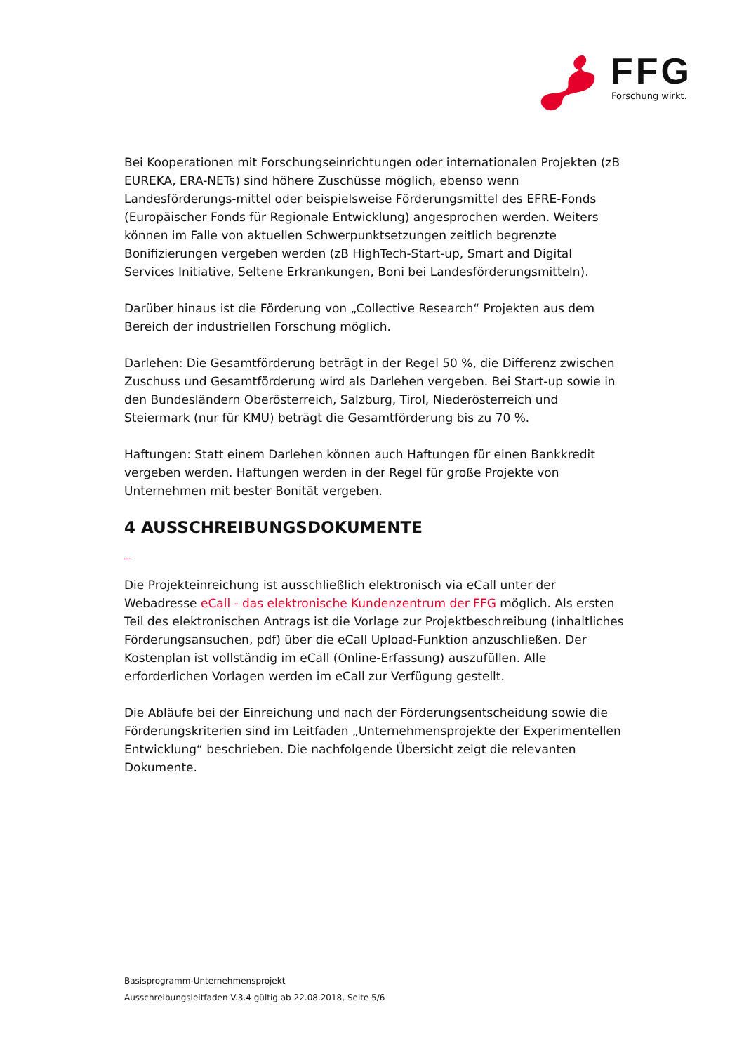FFG Forschung wirkt.
Bei Kooperationen mit Forschungseinrichtungen oder internationalen Projekten (zB EUREKA, ERA-NETs) sind höhere Zuschüsse möglich, ebenso wenn Landesförderungs-mittel oder beispielsweise Förderungsmittel des EFRE-Fonds (Europäischer Fonds für Regionale Entwicklung) angesprochen werden. Weiters können im Falle von aktuellen Schwerpunktsetzungen zeitlich begrenzte Bonifizierungen vergeben werden (zB HighTech-Start-up, Smart and Digital Services Initiative, Seltene Erkrankungen, Boni bei Landesförderungsmitteln).
Darüber hinaus ist die Förderung von „Collective Research“ Projekten aus dem Bereich der industriellen Forschung möglich.
Darlehen: Die Gesamtförderung beträgt in der Regel 50 %, die Differenz zwischen Zuschuss und Gesamtförderung wird als Darlehen vergeben. Bei Start-up sowie in den Bundesländern Oberösterreich, Salzburg, Tirol, Niederösterreich und Steiermark (nur für KMU) beträgt die Gesamtförderung bis zu 70 %.
Haftungen: Statt einem Darlehen können auch Haftungen für einen Bankkredit vergeben werden. Haftungen werden in der Regel für große Projekte von Unternehmen mit bester Bonität vergeben.
4 AUSSCHREIBUNGSDOKUMENTE
_
Die Projekteinreichung ist ausschließlich elektronisch via eCall unter der Webadresse eCall - das elektronische Kundenzentrum der FFG möglich. Als ersten Teil des elektronischen Antrags ist die Vorlage zur Projektbeschreibung (inhaltliches Förderungsansuchen, pdf) über die eCall Upload-Funktion anzuschließen. Der Kostenplan ist vollständig im eCall (Online-Erfassung) auszufüllen. Alle erforderlichen Vorlagen werden im eCall zur Verfügung gestellt.
Die Abläufe bei der Einreichung und nach der Förderungsentscheidung sowie die Förderungskriterien sind im Leitfaden „Unternehmensprojekte der Experimentellen Entwicklung“ beschrieben. Die nachfolgende Übersicht zeigt die relevanten Dokumente.
Basisprogramm-Unternehmensprojekt
Ausschreibungsleitfaden V.3.4 gültig ab 22.08.2018, Seite 5/6